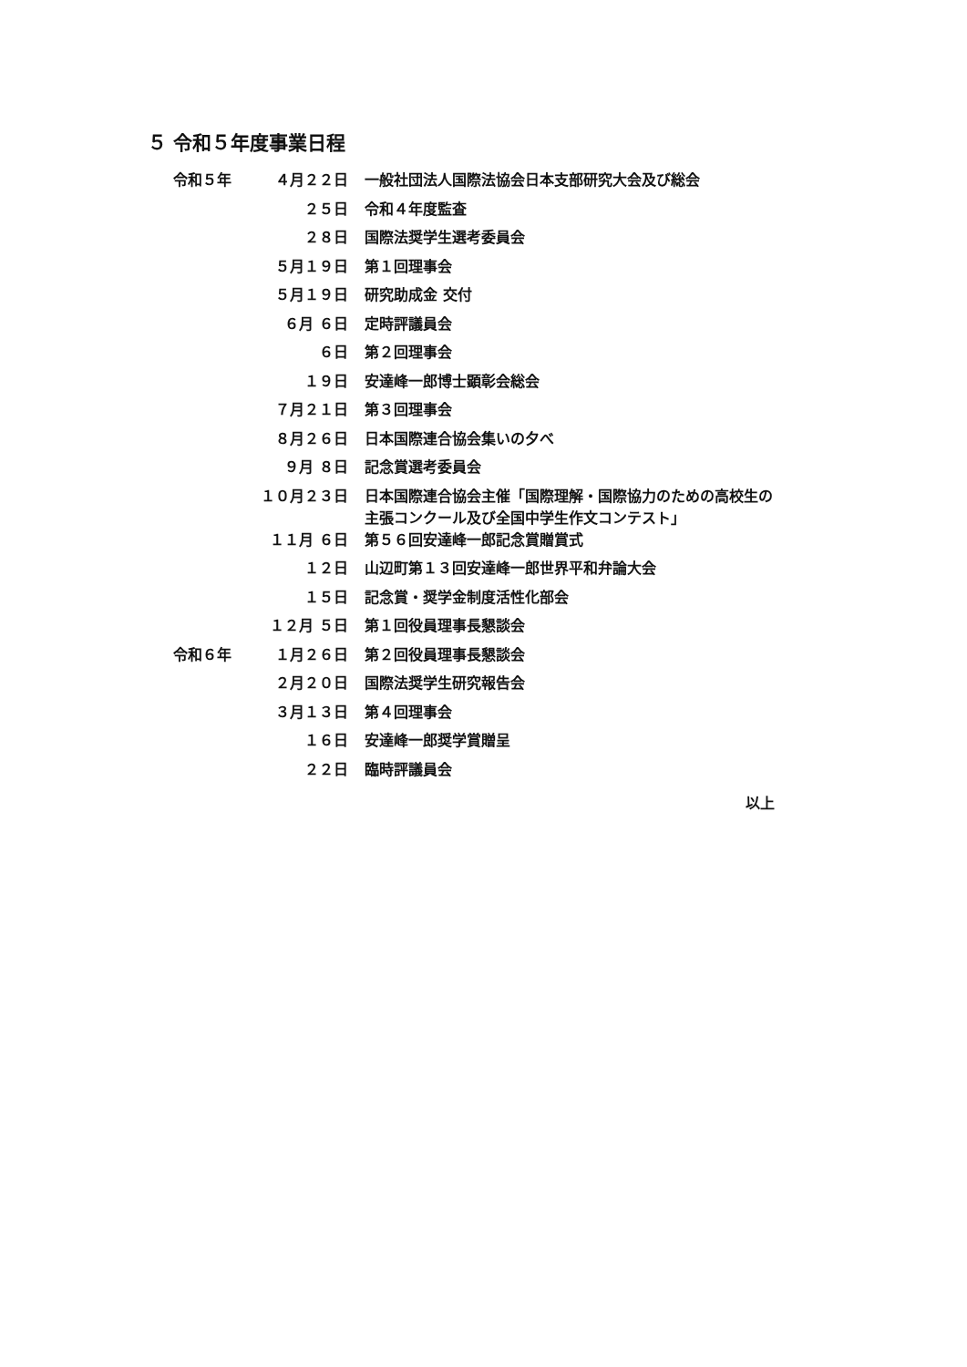５ 令和５年度事業日程
| 令和５年 | ４月２２日 | 一般社団法人国際法協会日本支部研究大会及び総会 |
| | ２５日 | 令和４年度監査 |
| | ２８日 | 国際法奨学生選考委員会 |
| | ５月１９日 | 第１回理事会 |
| | ５月１９日 | 研究助成金 交付 |
| | ６月 ６日 | 定時評議員会 |
| | ６日 | 第２回理事会 |
| | １９日 | 安達峰一郎博士顕彰会総会 |
| | ７月２１日 | 第３回理事会 |
| | ８月２６日 | 日本国際連合協会集いの夕べ |
| | ９月 ８日 | 記念賞選考委員会 |
| | １０月２３日 | 日本国際連合協会主催「国際理解・国際協力のための高校生の 主張コンクール及び全国中学生作文コンテスト」 |
| | １１月 ６日 | 第５６回安達峰一郎記念賞贈賞式 |
| | １２日 | 山辺町第１３回安達峰一郎世界平和弁論大会 |
| | １５日 | 記念賞・奨学金制度活性化部会 |
| | １２月 ５日 | 第１回役員理事長懇談会 |
| 令和６年 | １月２６日 | 第２回役員理事長懇談会 |
| | ２月２０日 | 国際法奨学生研究報告会 |
| | ３月１３日 | 第４回理事会 |
| | １６日 | 安達峰一郎奨学賞贈呈 |
| | ２２日 | 臨時評議員会 |
以上